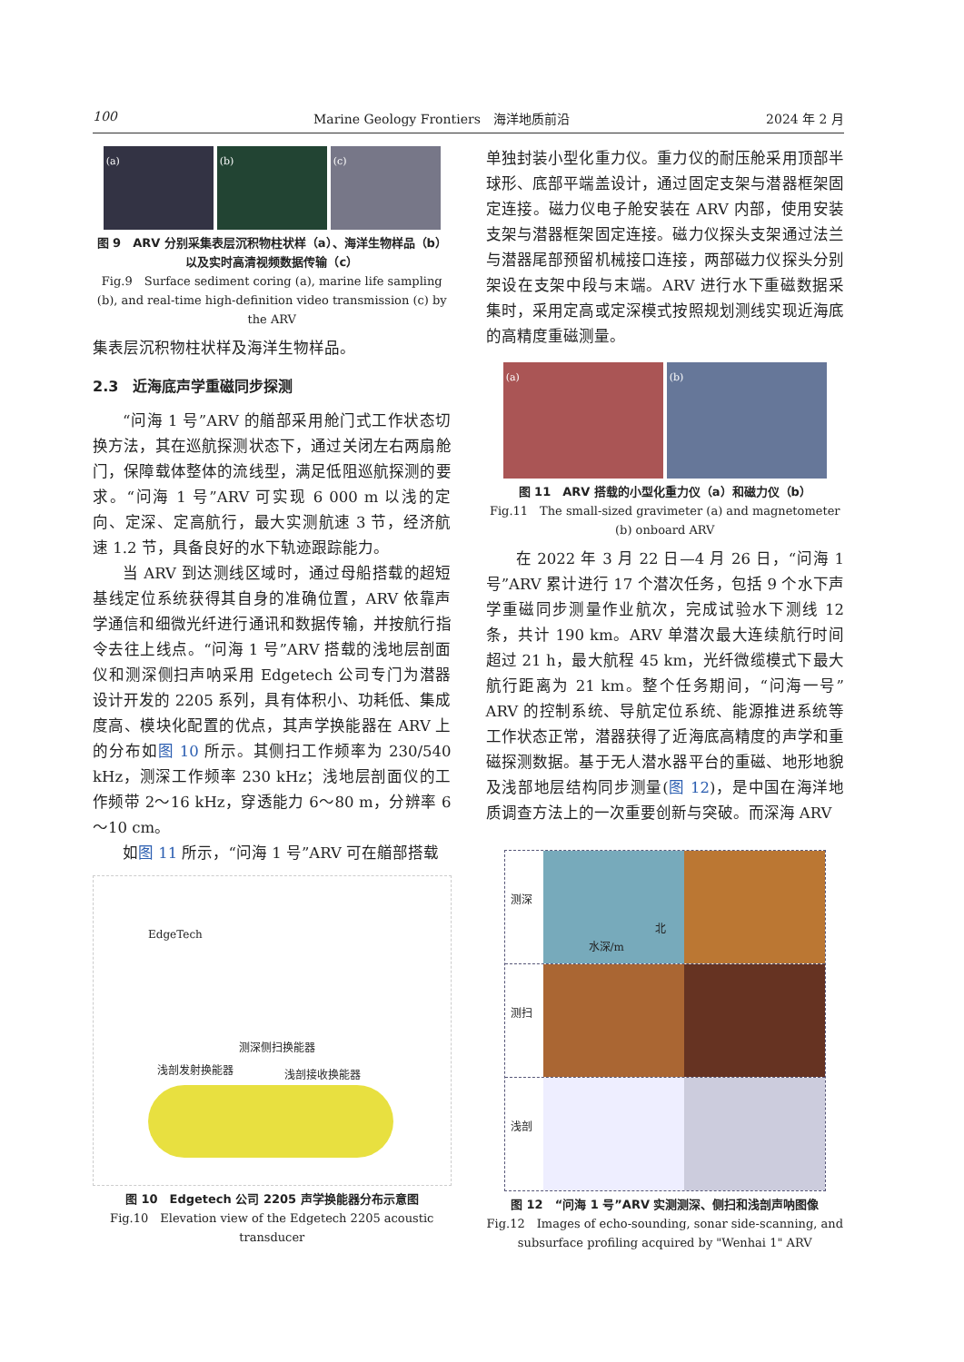100 Marine Geology Frontiers　海洋地质前沿 2024 年 2 月
(a) (b) (c)
图 9　ARV 分别采集表层沉积物柱状样（a）、海洋生物样品（b）以及实时高清视频数据传输（c）
Fig.9　Surface sediment coring (a), marine life sampling (b), and real-time high-definition video transmission (c) by the ARV
集表层沉积物柱状样及海洋生物样品。
2.3　近海底声学重磁同步探测
“问海 1 号”ARV 的艏部采用舱门式工作状态切换方法，其在巡航探测状态下，通过关闭左右两扇舱门，保障载体整体的流线型，满足低阻巡航探测的要求。“问海 1 号”ARV 可实现 6 000 m 以浅的定向、定深、定高航行，最大实测航速 3 节，经济航速 1.2 节，具备良好的水下轨迹跟踪能力。
当 ARV 到达测线区域时，通过母船搭载的超短基线定位系统获得其自身的准确位置，ARV 依靠声学通信和细微光纤进行通讯和数据传输，并按航行指令去往上线点。“问海 1 号”ARV 搭载的浅地层剖面仪和测深侧扫声呐采用 Edgetech 公司专门为潜器设计开发的 2205 系列，具有体积小、功耗低、集成度高、模块化配置的优点，其声学换能器在 ARV 上的分布如图 10 所示。其侧扫工作频率为 230/540 kHz，测深工作频率 230 kHz；浅地层剖面仪的工作频带 2～16 kHz，穿透能力 6～80 m，分辨率 6～10 cm。
如图 11 所示，“问海 1 号”ARV 可在艏部搭载
EdgeTech
测深侧扫换能器
浅剖发射换能器 浅剖接收换能器
图 10　Edgetech 公司 2205 声学换能器分布示意图
Fig.10　Elevation view of the Edgetech 2205 acoustic transducer
单独封装小型化重力仪。重力仪的耐压舱采用顶部半球形、底部平端盖设计，通过固定支架与潜器框架固定连接。磁力仪电子舱安装在 ARV 内部，使用安装支架与潜器框架固定连接。磁力仪探头支架通过法兰与潜器尾部预留机械接口连接，两部磁力仪探头分别架设在支架中段与末端。ARV 进行水下重磁数据采集时，采用定高或定深模式按照规划测线实现近海底的高精度重磁测量。
(a) (b)
图 11　ARV 搭载的小型化重力仪（a）和磁力仪（b）
Fig.11　The small-sized gravimeter (a) and magnetometer (b) onboard ARV
在 2022 年 3 月 22 日—4 月 26 日，“问海 1 号”ARV 累计进行 17 个潜次任务，包括 9 个水下声学重磁同步测量作业航次，完成试验水下测线 12 条，共计 190 km。ARV 单潜次最大连续航行时间超过 21 h，最大航程 45 km，光纤微缆模式下最大航行距离为 21 km。整个任务期间，“问海一号”ARV 的控制系统、导航定位系统、能源推进系统等工作状态正常，潜器获得了近海底高精度的声学和重磁探测数据。基于无人潜水器平台的重磁、地形地貌及浅部地层结构同步测量(图 12)，是中国在海洋地质调查方法上的一次重要创新与突破。而深海 ARV
测深
水深/m
北
测扫
浅剖
图 12　“问海 1 号”ARV 实测测深、侧扫和浅剖声呐图像
Fig.12　Images of echo-sounding, sonar side-scanning, and subsurface profiling acquired by "Wenhai 1" ARV